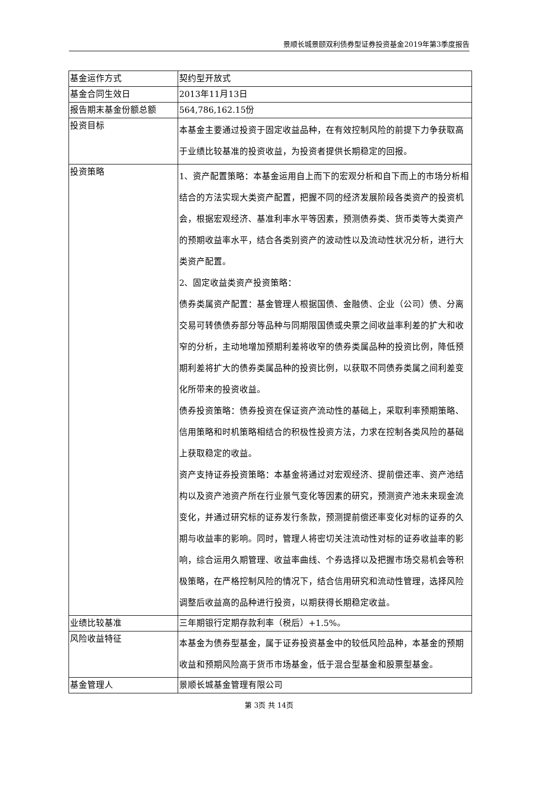景顺长城景颐双利债券型证券投资基金2019年第3季度报告
| 基金运作方式 | 契约型开放式 |
| 基金合同生效日 | 2013年11月13日 |
| 报告期末基金份额总额 | 564,786,162.15份 |
| 投资目标 | 本基金主要通过投资于固定收益品种，在有效控制风险的前提下力争获取高于业绩比较基准的投资收益，为投资者提供长期稳定的回报。 |
| 投资策略 | 1、资产配置策略：本基金运用自上而下的宏观分析和自下而上的市场分析相结合的方法实现大类资产配置，把握不同的经济发展阶段各类资产的投资机会，根据宏观经济、基准利率水平等因素，预测债券类、货币类等大类资产的预期收益率水平，结合各类别资产的波动性以及流动性状况分析，进行大类资产配置。 2、固定收益类资产投资策略： 债券类属资产配置：基金管理人根据国债、金融债、企业（公司）债、分离交易可转债债券部分等品种与同期限国债或央票之间收益率利差的扩大和收窄的分析，主动地增加预期利差将收窄的债券类属品种的投资比例，降低预期利差将扩大的债券类属品种的投资比例，以获取不同债券类属之间利差变化所带来的投资收益。 债券投资策略：债券投资在保证资产流动性的基础上，采取利率预期策略、信用策略和时机策略相结合的积极性投资方法，力求在控制各类风险的基础上获取稳定的收益。 资产支持证券投资策略：本基金将通过对宏观经济、提前偿还率、资产池结构以及资产池资产所在行业景气变化等因素的研究，预测资产池未来现金流变化，并通过研究标的证券发行条款，预测提前偿还率变化对标的证券的久期与收益率的影响。同时，管理人将密切关注流动性对标的证券收益率的影响，综合运用久期管理、收益率曲线、个券选择以及把握市场交易机会等积极策略，在严格控制风险的情况下，结合信用研究和流动性管理，选择风险调整后收益高的品种进行投资，以期获得长期稳定收益。 |
| 业绩比较基准 | 三年期银行定期存款利率（税后）+1.5%。 |
| 风险收益特征 | 本基金为债券型基金，属于证券投资基金中的较低风险品种，本基金的预期收益和预期风险高于货币市场基金，低于混合型基金和股票型基金。 |
| 基金管理人 | 景顺长城基金管理有限公司 |
第 3页 共 14页